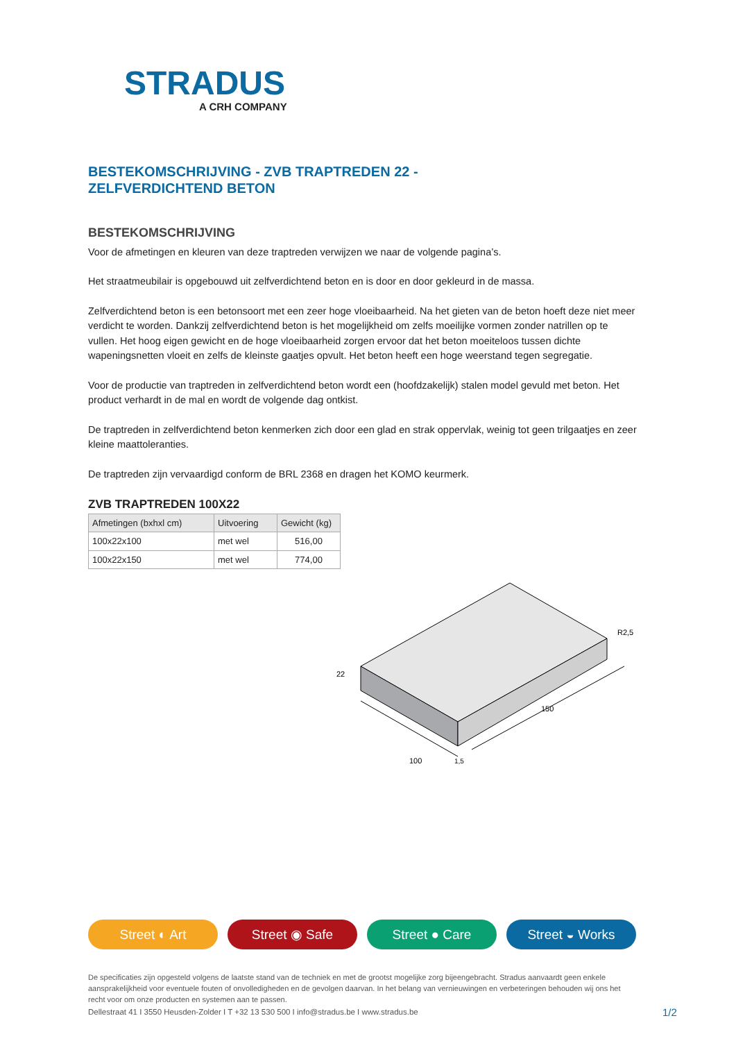STRADUS
A CRH COMPANY
BESTEKOMSCHRIJVING - ZVB TRAPTREDEN 22 -
ZELFVERDICHTEND BETON
BESTEKOMSCHRIJVING
Voor de afmetingen en kleuren van deze traptreden verwijzen we naar de volgende pagina’s.
Het straatmeubilair is opgebouwd uit zelfverdichtend beton en is door en door gekleurd in de massa.
Zelfverdichtend beton is een betonsoort met een zeer hoge vloeibaarheid. Na het gieten van de beton hoeft deze niet meer verdicht te worden. Dankzij zelfverdichtend beton is het mogelijkheid om zelfs moeilijke vormen zonder natrillen op te vullen. Het hoog eigen gewicht en de hoge vloeibaarheid zorgen ervoor dat het beton moeiteloos tussen dichte wapeningsnetten vloeit en zelfs de kleinste gaatjes opvult. Het beton heeft een hoge weerstand tegen segregatie.
Voor de productie van traptreden in zelfverdichtend beton wordt een (hoofdzakelijk) stalen model gevuld met beton. Het product verhardt in de mal en wordt de volgende dag ontkist.
De traptreden in zelfverdichtend beton kenmerken zich door een glad en strak oppervlak, weinig tot geen trilgaatjes en zeer kleine maattoleranties.
De traptreden zijn vervaardigd conform de BRL 2368 en dragen het KOMO keurmerk.
ZVB TRAPTREDEN 100X22
| Afmetingen (bxhxl cm) | Uitvoering | Gewicht (kg) |
| --- | --- | --- |
| 100x22x100 | met wel | 516,00 |
| 100x22x150 | met wel | 774,00 |
R2,5
22
100
150
1,5
Street ◐ Art Street ◉ Safe Street ● Care Street ◒ Works
De specificaties zijn opgesteld volgens de laatste stand van de techniek en met de grootst mogelijke zorg bijeengebracht. Stradus aanvaardt geen enkele aansprakelijkheid voor eventuele fouten of onvolledigheden en de gevolgen daarvan. In het belang van vernieuwingen en verbeteringen behouden wij ons het recht voor om onze producten en systemen aan te passen.
Dellestraat 41 I 3550 Heusden-Zolder I T +32 13 530 500 I info@stradus.be I www.stradus.be
1/2